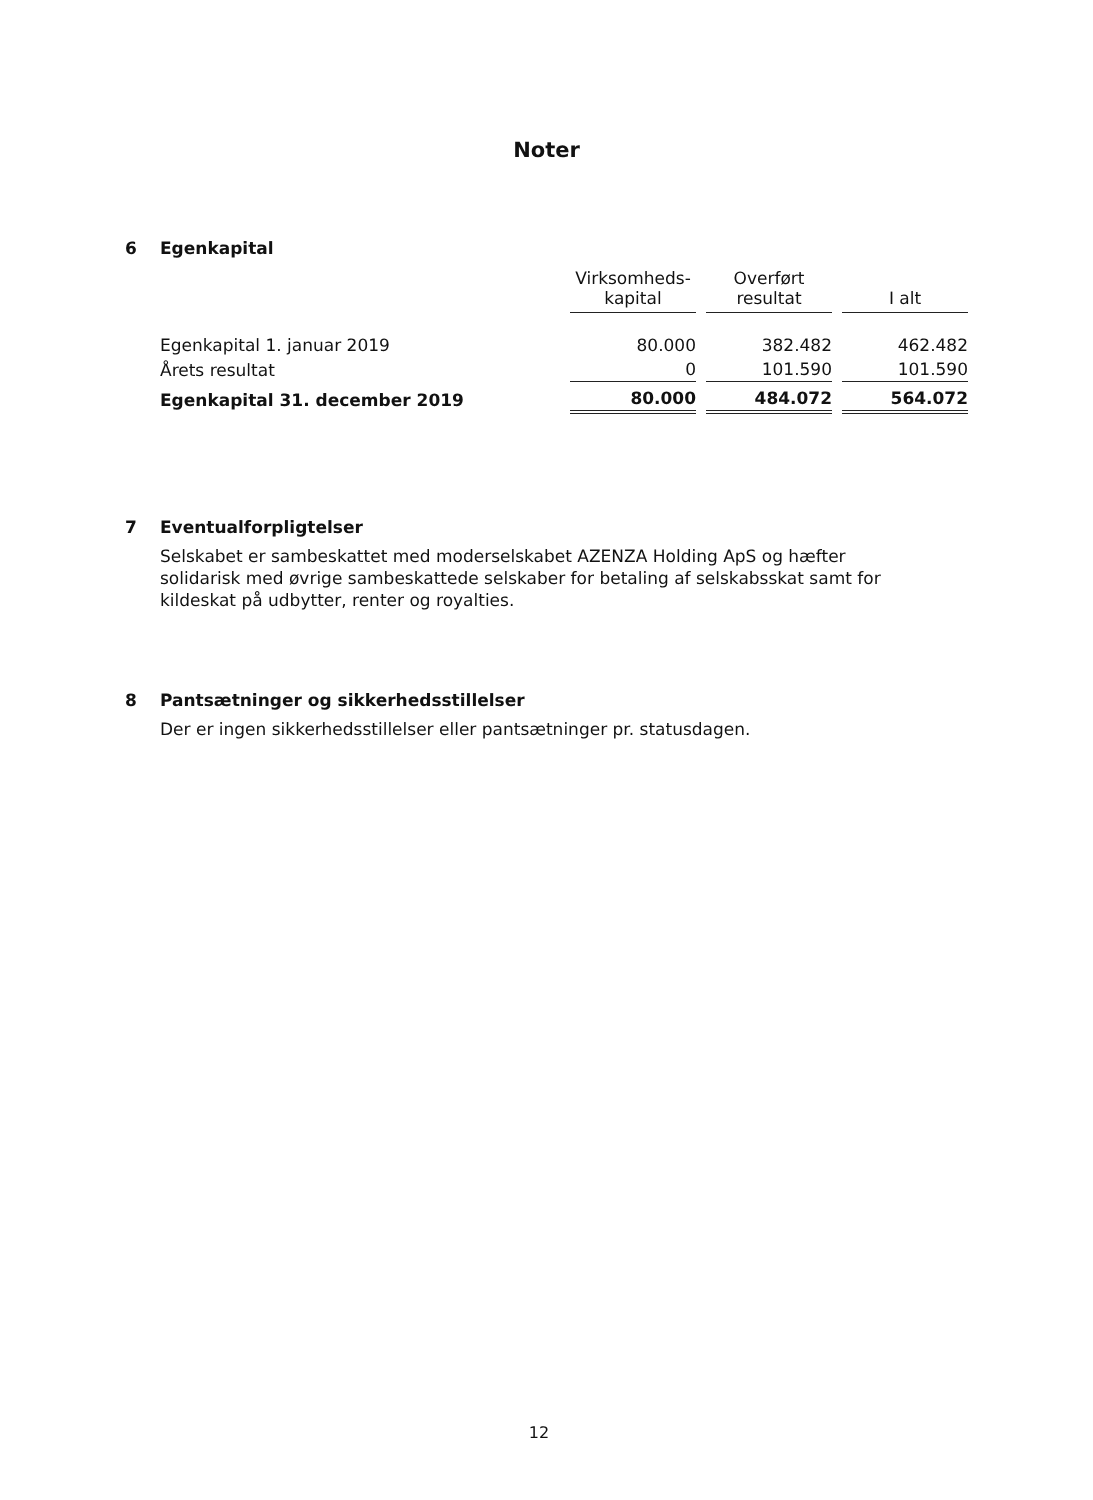Noter
6 Egenkapital
| | Virksomheds- kapital | Overført resultat | I alt |
| --- | --- | --- | --- |
| Egenkapital 1. januar 2019 | 80.000 | 382.482 | 462.482 |
| Årets resultat | 0 | 101.590 | 101.590 |
| Egenkapital 31. december 2019 | 80.000 | 484.072 | 564.072 |
7 Eventualforpligtelser
Selskabet er sambeskattet med moderselskabet AZENZA Holding ApS og hæfter solidarisk med øvrige sambeskattede selskaber for betaling af selskabsskat samt for kildeskat på udbytter, renter og royalties.
8 Pantsætninger og sikkerhedsstillelser
Der er ingen sikkerhedsstillelser eller pantsætninger pr. statusdagen.
12